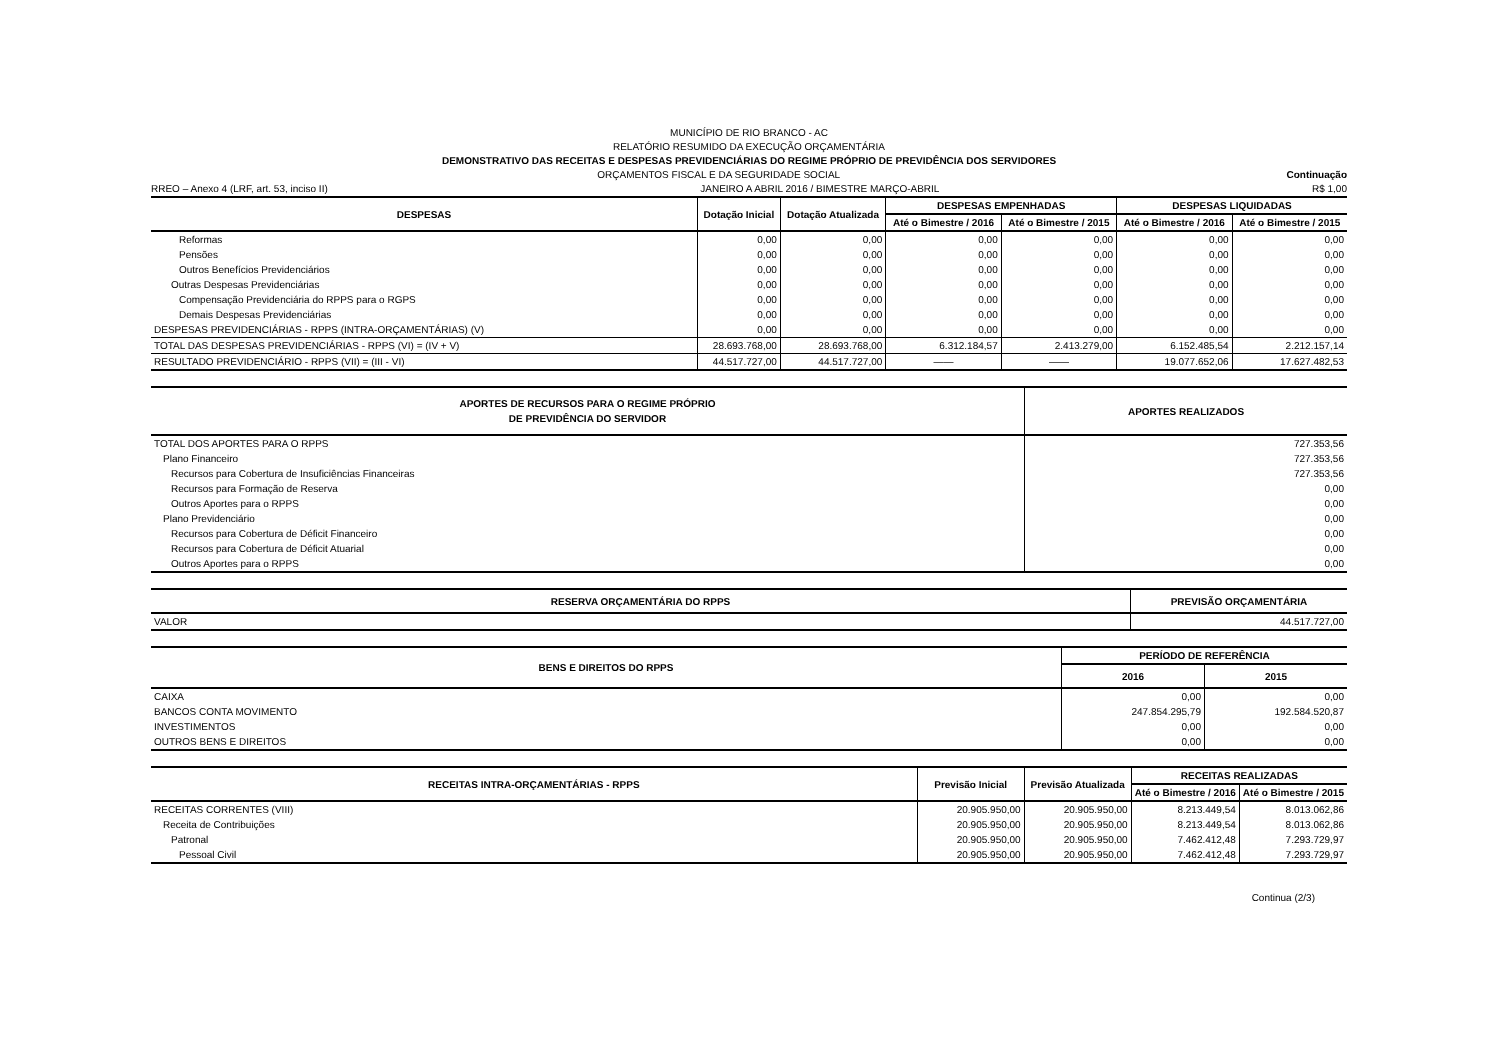MUNICÍPIO DE RIO BRANCO - AC
RELATÓRIO RESUMIDO DA EXECUÇÃO ORÇAMENTÁRIA
DEMONSTRATIVO DAS RECEITAS E DESPESAS PREVIDENCIÁRIAS DO REGIME PRÓPRIO DE PREVIDÊNCIA DOS SERVIDORES
ORÇAMENTOS FISCAL E DA SEGURIDADE SOCIAL Continuação
RREO – Anexo 4 (LRF, art. 53, inciso II) JANEIRO A ABRIL 2016 / BIMESTRE MARÇO-ABRIL R$ 1,00
| DESPESAS | Dotação Inicial | Dotação Atualizada | DESPESAS EMPENHADAS | | DESPESAS LIQUIDADAS | |
| --- | --- | --- | --- | --- | --- | --- |
| | | | Até o Bimestre / 2016 | Até o Bimestre / 2015 | Até o Bimestre / 2016 | Até o Bimestre / 2015 |
| Reformas | 0,00 | 0,00 | 0,00 | 0,00 | 0,00 | 0,00 |
| Pensões | 0,00 | 0,00 | 0,00 | 0,00 | 0,00 | 0,00 |
| Outros Benefícios Previdenciários | 0,00 | 0,00 | 0,00 | 0,00 | 0,00 | 0,00 |
| Outras Despesas Previdenciárias | 0,00 | 0,00 | 0,00 | 0,00 | 0,00 | 0,00 |
| Compensação Previdenciária do RPPS para o RGPS | 0,00 | 0,00 | 0,00 | 0,00 | 0,00 | 0,00 |
| Demais Despesas Previdenciárias | 0,00 | 0,00 | 0,00 | 0,00 | 0,00 | 0,00 |
| DESPESAS PREVIDENCIÁRIAS - RPPS (INTRA-ORÇAMENTÁRIAS) (V) | 0,00 | 0,00 | 0,00 | 0,00 | 0,00 | 0,00 |
| TOTAL DAS DESPESAS PREVIDENCIÁRIAS - RPPS (VI) = (IV + V) | 28.693.768,00 | 28.693.768,00 | 6.312.184,57 | 2.413.279,00 | 6.152.485,54 | 2.212.157,14 |
| RESULTADO PREVIDENCIÁRIO - RPPS (VII) = (III - VI) | 44.517.727,00 | 44.517.727,00 | —— | —— | 19.077.652,06 | 17.627.482,53 |
| APORTES DE RECURSOS PARA O REGIME PRÓPRIO DE PREVIDÊNCIA DO SERVIDOR | APORTES REALIZADOS |
| --- | --- |
| TOTAL DOS APORTES PARA O RPPS | 727.353,56 |
| Plano Financeiro | 727.353,56 |
| Recursos para Cobertura de Insuficiências Financeiras | 727.353,56 |
| Recursos para Formação de Reserva | 0,00 |
| Outros Aportes para o RPPS | 0,00 |
| Plano Previdenciário | 0,00 |
| Recursos para Cobertura de Déficit Financeiro | 0,00 |
| Recursos para Cobertura de Déficit Atuarial | 0,00 |
| Outros Aportes para o RPPS | 0,00 |
| RESERVA ORÇAMENTÁRIA DO RPPS | PREVISÃO ORÇAMENTÁRIA |
| --- | --- |
| VALOR | 44.517.727,00 |
| BENS E DIREITOS DO RPPS | PERÍODO DE REFERÊNCIA | |
| --- | --- | --- |
| | 2016 | 2015 |
| CAIXA | 0,00 | 0,00 |
| BANCOS CONTA MOVIMENTO | 247.854.295,79 | 192.584.520,87 |
| INVESTIMENTOS | 0,00 | 0,00 |
| OUTROS BENS E DIREITOS | 0,00 | 0,00 |
| RECEITAS INTRA-ORÇAMENTÁRIAS - RPPS | Previsão Inicial | Previsão Atualizada | RECEITAS REALIZADAS | |
| --- | --- | --- | --- | --- |
| | | | Até o Bimestre / 2016 | Até o Bimestre / 2015 |
| RECEITAS CORRENTES (VIII) | 20.905.950,00 | 20.905.950,00 | 8.213.449,54 | 8.013.062,86 |
| Receita de Contribuições | 20.905.950,00 | 20.905.950,00 | 8.213.449,54 | 8.013.062,86 |
| Patronal | 20.905.950,00 | 20.905.950,00 | 7.462.412,48 | 7.293.729,97 |
| Pessoal Civil | 20.905.950,00 | 20.905.950,00 | 7.462.412,48 | 7.293.729,97 |
Continua (2/3)